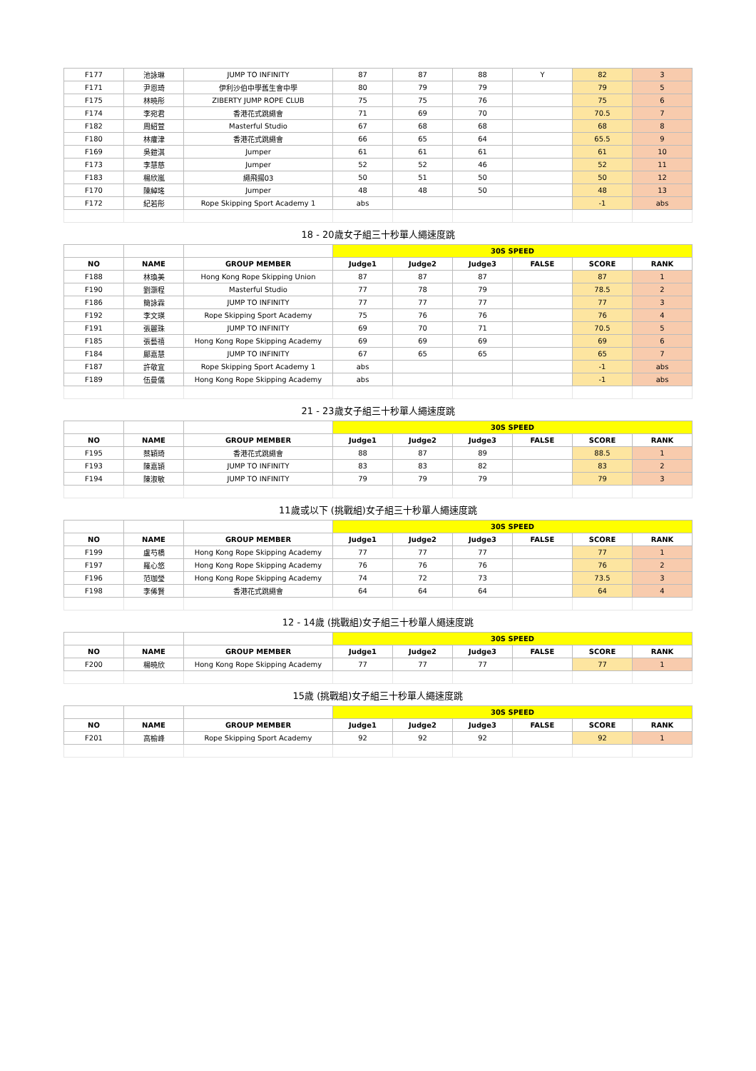| F177 | 池詠琳 | JUMP TO INFINITY | 87 | 87 | 88 | Y | 82 | 3 |
| F171 | 尹恩琦 | 伊利沙伯中學舊生會中學 | 80 | 79 | 79 | | 79 | 5 |
| F175 | 林曉彤 | ZIBERTY JUMP ROPE CLUB | 75 | 75 | 76 | | 75 | 6 |
| F174 | 李宛君 | 香港花式跳繩會 | 71 | 69 | 70 | | 70.5 | 7 |
| F182 | 周紹萱 | Masterful Studio | 67 | 68 | 68 | | 68 | 8 |
| F180 | 林癨津 | 香港花式跳繩會 | 66 | 65 | 64 | | 65.5 | 9 |
| F169 | 吳鎧淇 | Jumper | 61 | 61 | 61 | | 61 | 10 |
| F173 | 李慧慈 | Jumper | 52 | 52 | 46 | | 52 | 11 |
| F183 | 楊欣嵐 | 繩飛揚03 | 50 | 51 | 50 | | 50 | 12 |
| F170 | 陳綽瑤 | Jumper | 48 | 48 | 50 | | 48 | 13 |
| F172 | 紀若彤 | Rope Skipping Sport Academy 1 | abs | | | | -1 | abs |
| 18 - 20歲女子組三十秒單人繩速度跳 | | | | | | | | |
| | | | 30S SPEED | | | | | |
| NO | NAME | GROUP MEMBER | Judge1 | Judge2 | Judge3 | FALSE | SCORE | RANK |
| F188 | 林瑍美 | Hong Kong Rope Skipping Union | 87 | 87 | 87 | | 87 | 1 |
| F190 | 劉灝程 | Masterful Studio | 77 | 78 | 79 | | 78.5 | 2 |
| F186 | 簡詠霖 | JUMP TO INFINITY | 77 | 77 | 77 | | 77 | 3 |
| F192 | 李文瑛 | Rope Skipping Sport Academy | 75 | 76 | 76 | | 76 | 4 |
| F191 | 張麗珠 | JUMP TO INFINITY | 69 | 70 | 71 | | 70.5 | 5 |
| F185 | 張藝禧 | Hong Kong Rope Skipping Academy | 69 | 69 | 69 | | 69 | 6 |
| F184 | 鄺嘉慧 | JUMP TO INFINITY | 67 | 65 | 65 | | 65 | 7 |
| F187 | 許敬宜 | Rope Skipping Sport Academy 1 | abs | | | | -1 | abs |
| F189 | 伍曼儀 | Hong Kong Rope Skipping Academy | abs | | | | -1 | abs |
| 21 - 23歲女子組三十秒單人繩速度跳 | | | | | | | | |
| | | | 30S SPEED | | | | | |
| NO | NAME | GROUP MEMBER | Judge1 | Judge2 | Judge3 | FALSE | SCORE | RANK |
| F195 | 蔡穎琦 | 香港花式跳繩會 | 88 | 87 | 89 | | 88.5 | 1 |
| F193 | 陳嘉頴 | JUMP TO INFINITY | 83 | 83 | 82 | | 83 | 2 |
| F194 | 陳淑敏 | JUMP TO INFINITY | 79 | 79 | 79 | | 79 | 3 |
| 11歲或以下 (挑戰組)女子組三十秒單人繩速度跳 | | | | | | | | |
| | | | 30S SPEED | | | | | |
| NO | NAME | GROUP MEMBER | Judge1 | Judge2 | Judge3 | FALSE | SCORE | RANK |
| F199 | 盧芍橋 | Hong Kong Rope Skipping Academy | 77 | 77 | 77 | | 77 | 1 |
| F197 | 羅心悠 | Hong Kong Rope Skipping Academy | 76 | 76 | 76 | | 76 | 2 |
| F196 | 范珈瑩 | Hong Kong Rope Skipping Academy | 74 | 72 | 73 | | 73.5 | 3 |
| F198 | 李俙賢 | 香港花式跳繩會 | 64 | 64 | 64 | | 64 | 4 |
| 12 - 14歲 (挑戰組)女子組三十秒單人繩速度跳 | | | | | | | | |
| | | | 30S SPEED | | | | | |
| NO | NAME | GROUP MEMBER | Judge1 | Judge2 | Judge3 | FALSE | SCORE | RANK |
| F200 | 楊曉欣 | Hong Kong Rope Skipping Academy | 77 | 77 | 77 | | 77 | 1 |
| 15歲 (挑戰組)女子組三十秒單人繩速度跳 | | | | | | | | |
| | | | 30S SPEED | | | | | |
| NO | NAME | GROUP MEMBER | Judge1 | Judge2 | Judge3 | FALSE | SCORE | RANK |
| F201 | 高榆峰 | Rope Skipping Sport Academy | 92 | 92 | 92 | | 92 | 1 |